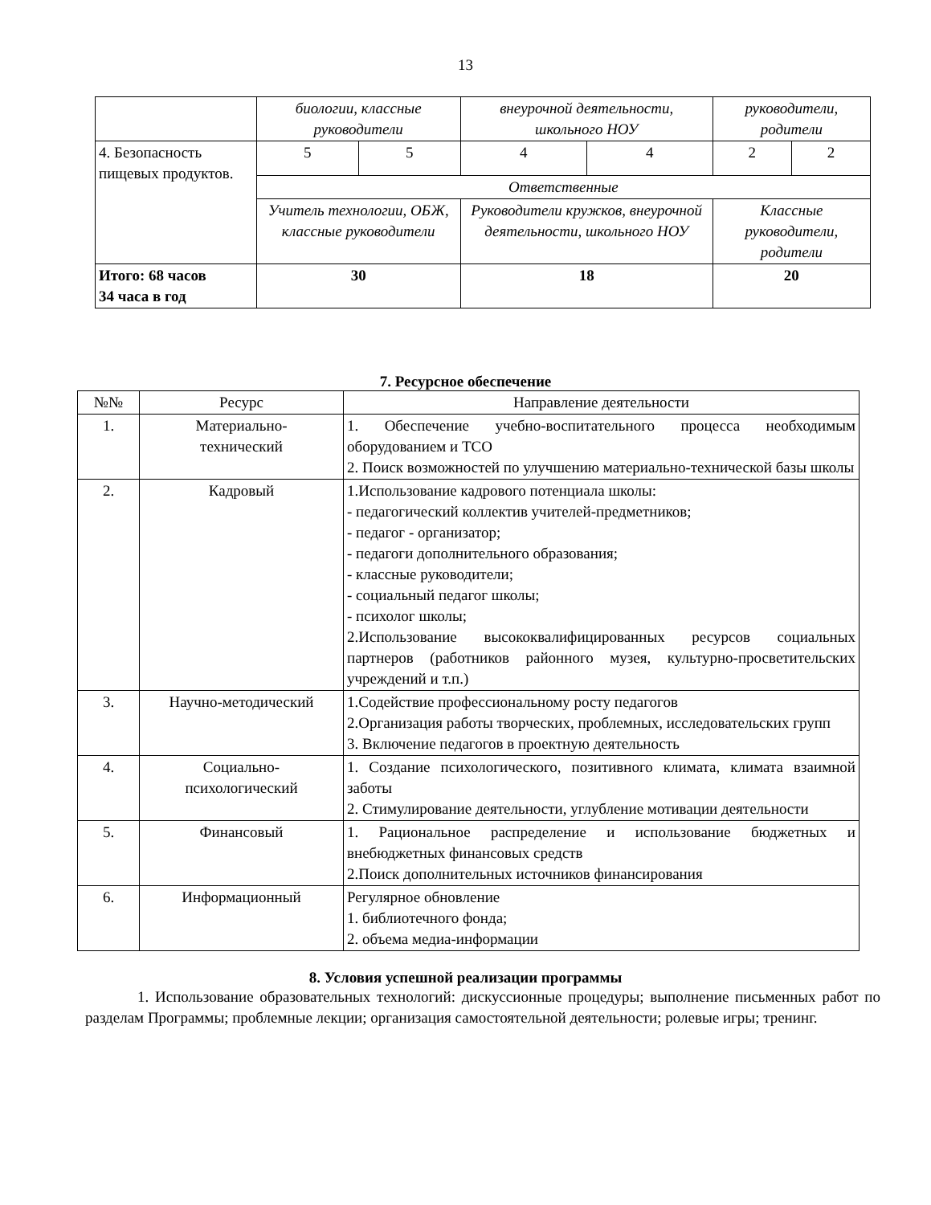13
| | биологии, классные руководители | | внеурочной деятельности, школьного НОУ | | руководители, родители | |
| 4. Безопасность пищевых продуктов. | 5 | 5 | 4 | 4 | 2 | 2 |
| | Ответственные | | | | | |
| | Учитель технологии, ОБЖ, классные руководители | | Руководители кружков, внеурочной деятельности, школьного НОУ | | Классные руководители, родители | |
| Итого: 68 часов 34 часа в год | 30 | | 18 | | 20 | |
7. Ресурсное обеспечение
| №№ | Ресурс | Направление деятельности |
| --- | --- | --- |
| 1. | Материально- технический | 1. Обеспечение учебно-воспитательного процесса необходимым оборудованием и ТСО 2. Поиск возможностей по улучшению материально-технической базы школы |
| 2. | Кадровый | 1.Использование кадрового потенциала школы: - педагогический коллектив учителей-предметников; - педагог - организатор; - педагоги дополнительного образования; - классные руководители; - социальный педагог школы; - психолог школы; 2.Использование высококвалифицированных ресурсов социальных партнеров (работников районного музея, культурно-просветительских учреждений и т.п.) |
| 3. | Научно-методический | 1.Содействие профессиональному росту педагогов 2.Организация работы творческих, проблемных, исследовательских групп 3. Включение педагогов в проектную деятельность |
| 4. | Социально- психологический | 1. Создание психологического, позитивного климата, климата взаимной заботы 2. Стимулирование деятельности, углубление мотивации деятельности |
| 5. | Финансовый | 1. Рациональное распределение и использование бюджетных и внебюджетных финансовых средств 2.Поиск дополнительных источников финансирования |
| 6. | Информационный | Регулярное обновление 1. библиотечного фонда; 2. объема медиа-информации |
8. Условия успешной реализации программы
1. Использование образовательных технологий: дискуссионные процедуры; выполнение письменных работ по разделам Программы; проблемные лекции; организация самостоятельной деятельности; ролевые игры; тренинг.